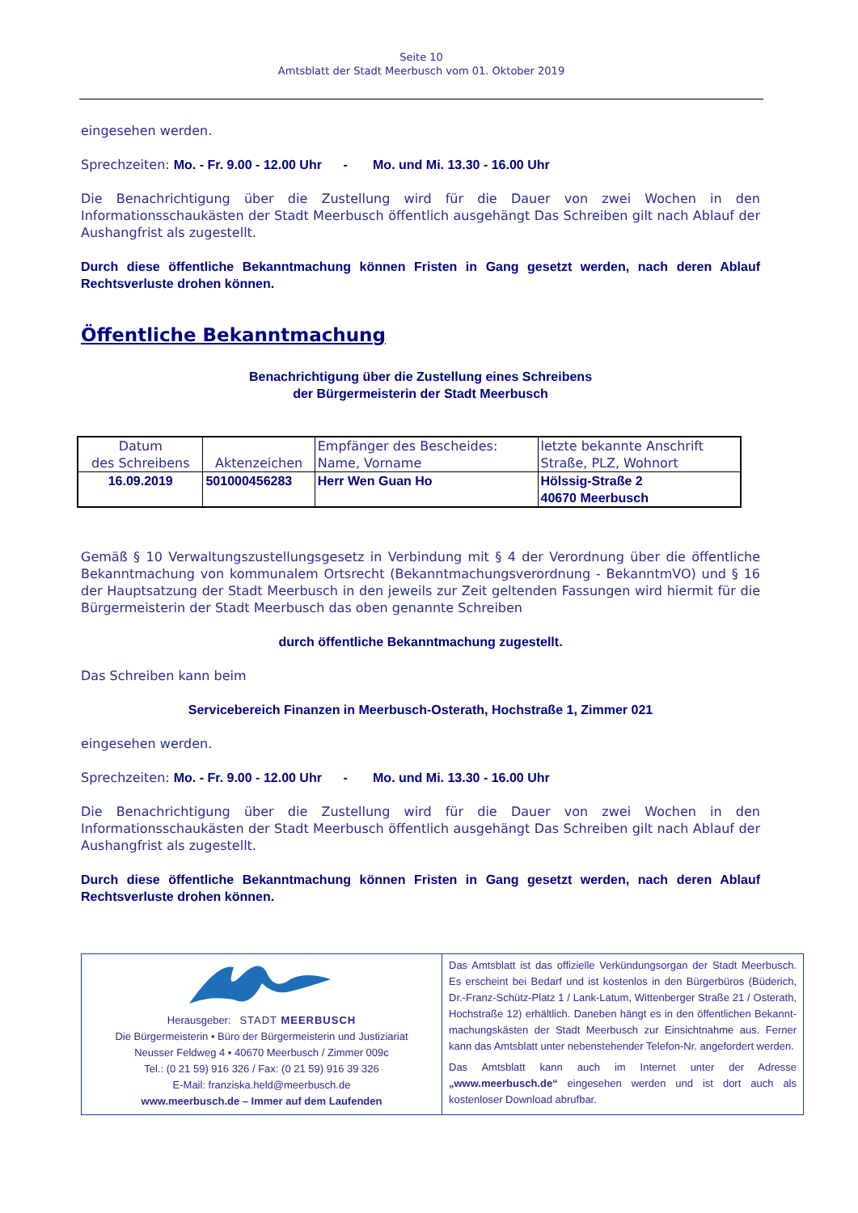Seite 10
Amtsblatt der Stadt Meerbusch vom 01. Oktober 2019
eingesehen werden.
Sprechzeiten: Mo. - Fr. 9.00 - 12.00 Uhr - Mo. und Mi. 13.30 - 16.00 Uhr
Die Benachrichtigung über die Zustellung wird für die Dauer von zwei Wochen in den Informationsschaukästen der Stadt Meerbusch öffentlich ausgehängt Das Schreiben gilt nach Ablauf der Aushangfrist als zugestellt.
Durch diese öffentliche Bekanntmachung können Fristen in Gang gesetzt werden, nach deren Ablauf Rechtsverluste drohen können.
Öffentliche Bekanntmachung
Benachrichtigung über die Zustellung eines Schreibens
der Bürgermeisterin der Stadt Meerbusch
| Datum des Schreibens | Aktenzeichen | Empfänger des Bescheides: Name, Vorname | letzte bekannte Anschrift Straße, PLZ, Wohnort |
| 16.09.2019 | 501000456283 | Herr Wen Guan Ho | Hölssig-Straße 2 40670 Meerbusch |
Gemäß § 10 Verwaltungszustellungsgesetz in Verbindung mit § 4 der Verordnung über die öffentliche Bekanntmachung von kommunalem Ortsrecht (Bekanntmachungsverordnung - BekanntmVO) und § 16 der Hauptsatzung der Stadt Meerbusch in den jeweils zur Zeit geltenden Fassungen wird hiermit für die Bürgermeisterin der Stadt Meerbusch das oben genannte Schreiben
durch öffentliche Bekanntmachung zugestellt.
Das Schreiben kann beim
Servicebereich Finanzen in Meerbusch-Osterath, Hochstraße 1, Zimmer 021
eingesehen werden.
Sprechzeiten: Mo. - Fr. 9.00 - 12.00 Uhr - Mo. und Mi. 13.30 - 16.00 Uhr
Die Benachrichtigung über die Zustellung wird für die Dauer von zwei Wochen in den Informationsschaukästen der Stadt Meerbusch öffentlich ausgehängt Das Schreiben gilt nach Ablauf der Aushangfrist als zugestellt.
Durch diese öffentliche Bekanntmachung können Fristen in Gang gesetzt werden, nach deren Ablauf Rechtsverluste drohen können.
Herausgeber: STADT MEERBUSCH
Die Bürgermeisterin • Büro der Bürgermeisterin und Justiziariat
Neusser Feldweg 4 • 40670 Meerbusch / Zimmer 009c
Tel.: (0 21 59) 916 326 / Fax: (0 21 59) 916 39 326
E-Mail: franziska.held@meerbusch.de
www.meerbusch.de – Immer auf dem Laufenden
Das Amtsblatt ist das offizielle Verkündungsorgan der Stadt Meerbusch. Es erscheint bei Bedarf und ist kostenlos in den Bürgerbüros (Büderich, Dr.-Franz-Schütz-Platz 1 / Lank-Latum, Wittenberger Straße 21 / Osterath, Hochstraße 12) erhältlich. Daneben hängt es in den öffentlichen Bekannt-machungskästen der Stadt Meerbusch zur Einsichtnahme aus. Ferner kann das Amtsblatt unter nebenstehender Telefon-Nr. angefordert werden.
Das Amtsblatt kann auch im Internet unter der Adresse „www.meerbusch.de“ eingesehen werden und ist dort auch als kostenloser Download abrufbar.